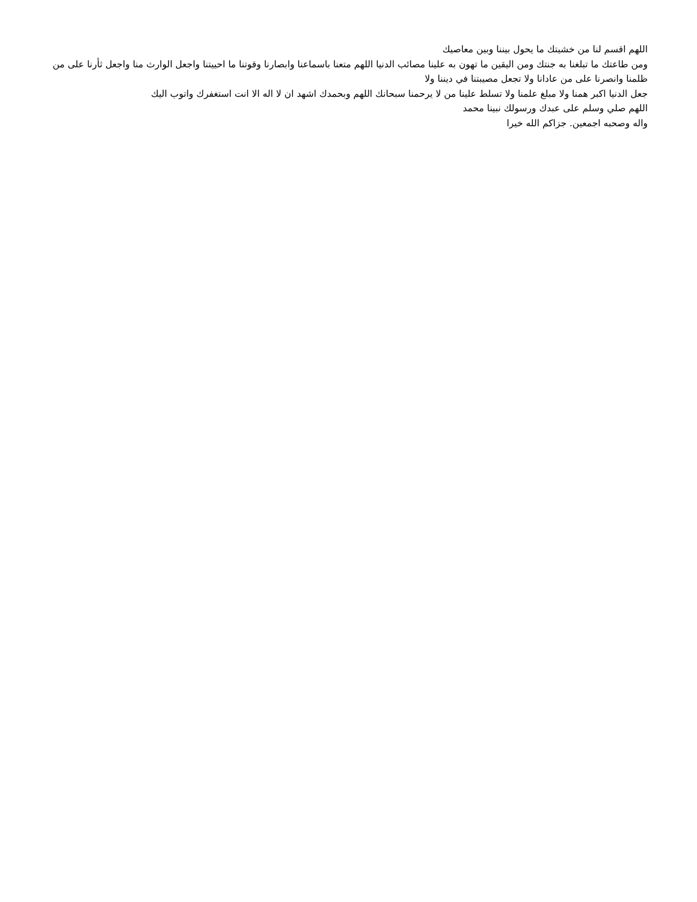اللهم اقسم لنا من خشيتك ما يحول بيننا وبين معاصيك
ومن طاعتك ما تبلغنا به جنتك ومن اليقين ما تهون به علينا مصائب الدنيا اللهم متعنا باسماعنا وابصارنا وقوتنا ما احييتنا واجعل الوارث منا واجعل ثأرنا على من ظلمنا وانصرنا على من عادانا ولا تجعل مصيبتنا في ديننا ولا
جعل الدنيا اكبر همنا ولا مبلغ علمنا ولا تسلط علينا من لا يرحمنا سبحانك اللهم وبحمدك اشهد ان لا اله الا انت استغفرك واتوب اليك
اللهم صلي وسلم على عبدك ورسولك نبينا محمد
واله وصحبه اجمعين. جزاكم الله خيرا